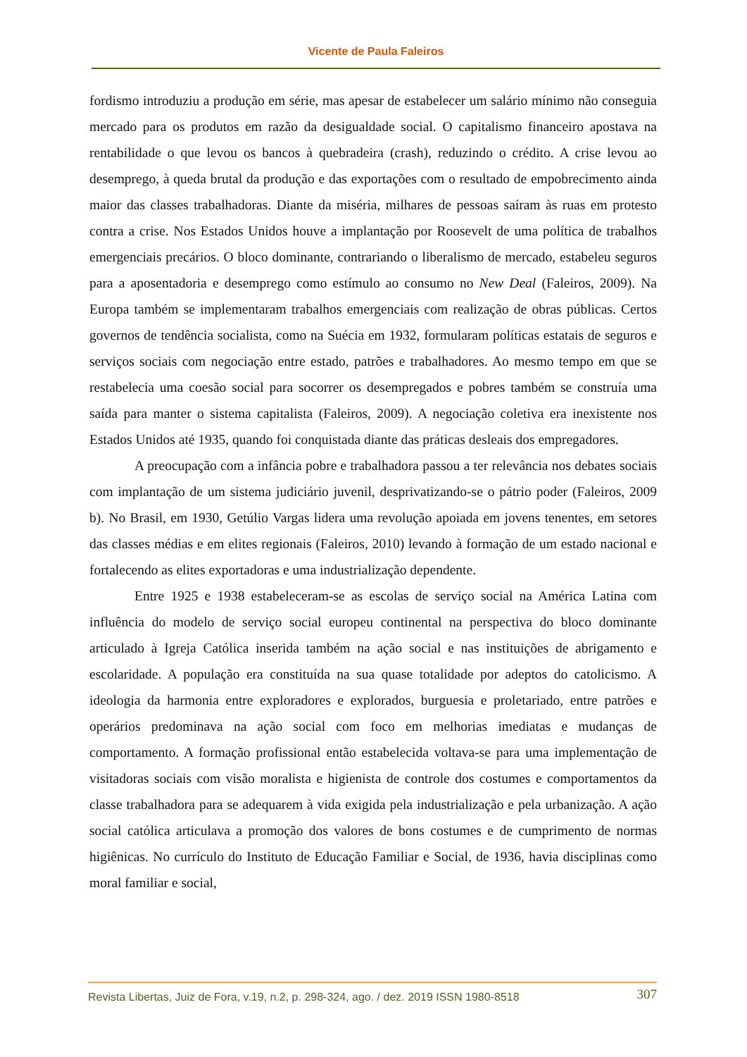Vicente de Paula Faleiros
fordismo introduziu a produção em série, mas apesar de estabelecer um salário mínimo não conseguia mercado para os produtos em razão da desigualdade social. O capitalismo financeiro apostava na rentabilidade o que levou os bancos à quebradeira (crash), reduzindo o crédito. A crise levou ao desemprego, à queda brutal da produção e das exportações com o resultado de empobrecimento ainda maior das classes trabalhadoras. Diante da miséria, milhares de pessoas saíram às ruas em protesto contra a crise. Nos Estados Unidos houve a implantação por Roosevelt de uma política de trabalhos emergenciais precários. O bloco dominante, contrariando o liberalismo de mercado, estabeleu seguros para a aposentadoria e desemprego como estímulo ao consumo no New Deal (Faleiros, 2009). Na Europa também se implementaram trabalhos emergenciais com realização de obras públicas. Certos governos de tendência socialista, como na Suécia em 1932, formularam políticas estatais de seguros e serviços sociais com negociação entre estado, patrões e trabalhadores. Ao mesmo tempo em que se restabelecia uma coesão social para socorrer os desempregados e pobres também se construía uma saída para manter o sistema capitalista (Faleiros, 2009). A negociação coletiva era inexistente nos Estados Unidos até 1935, quando foi conquistada diante das práticas desleais dos empregadores.
A preocupação com a infância pobre e trabalhadora passou a ter relevância nos debates sociais com implantação de um sistema judiciário juvenil, desprivatizando-se o pátrio poder (Faleiros, 2009 b). No Brasil, em 1930, Getúlio Vargas lidera uma revolução apoiada em jovens tenentes, em setores das classes médias e em elites regionais (Faleiros, 2010) levando à formação de um estado nacional e fortalecendo as elites exportadoras e uma industrialização dependente.
Entre 1925 e 1938 estabeleceram-se as escolas de serviço social na América Latina com influência do modelo de serviço social europeu continental na perspectiva do bloco dominante articulado à Igreja Católica inserida também na ação social e nas instituições de abrigamento e escolaridade. A população era constituída na sua quase totalidade por adeptos do catolicismo. A ideologia da harmonia entre exploradores e explorados, burguesia e proletariado, entre patrões e operários predominava na ação social com foco em melhorias imediatas e mudanças de comportamento. A formação profissional então estabelecida voltava-se para uma implementação de visitadoras sociais com visão moralista e higienista de controle dos costumes e comportamentos da classe trabalhadora para se adequarem à vida exigida pela industrialização e pela urbanização. A ação social católica articulava a promoção dos valores de bons costumes e de cumprimento de normas higiênicas. No currículo do Instituto de Educação Familiar e Social, de 1936, havia disciplinas como moral familiar e social,
Revista Libertas, Juiz de Fora, v.19, n.2, p. 298-324, ago. / dez. 2019 ISSN 1980-8518 307